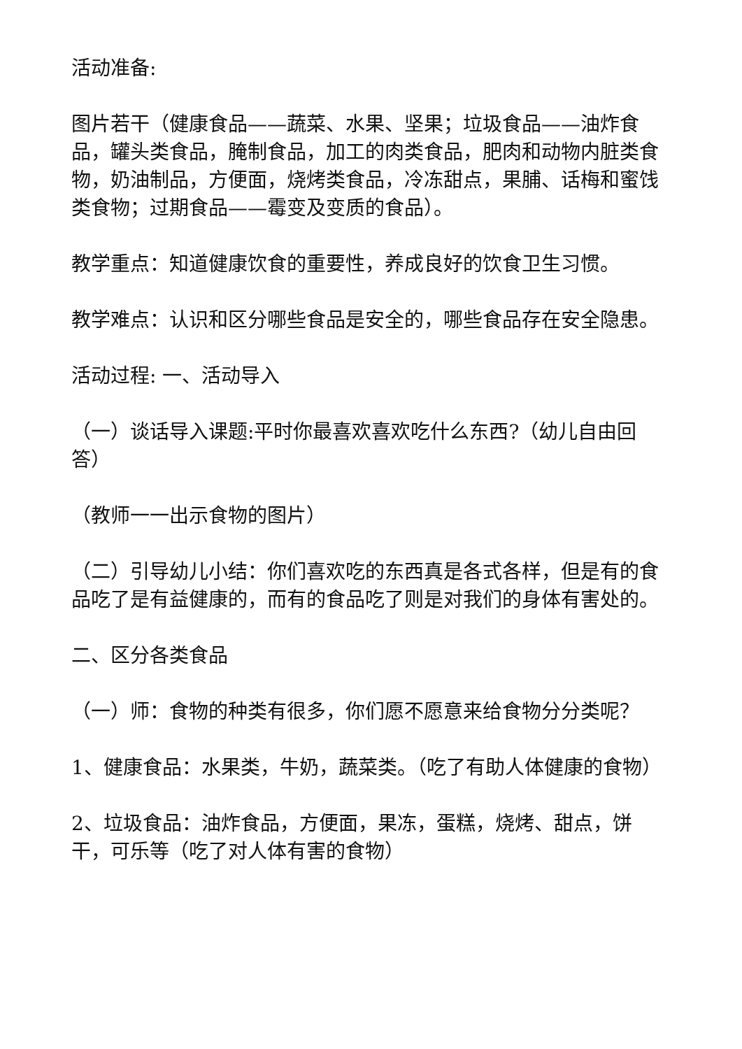活动准备:
图片若干（健康食品——蔬菜、水果、坚果；垃圾食品——油炸食品，罐头类食品，腌制食品，加工的肉类食品，肥肉和动物内脏类食物，奶油制品，方便面，烧烤类食品，冷冻甜点，果脯、话梅和蜜饯类食物；过期食品——霉变及变质的食品）。
教学重点：知道健康饮食的重要性，养成良好的饮食卫生习惯。
教学难点：认识和区分哪些食品是安全的，哪些食品存在安全隐患。
活动过程: 一、活动导入
（一）谈话导入课题:平时你最喜欢喜欢吃什么东西?（幼儿自由回答）
（教师一一出示食物的图片）
（二）引导幼儿小结：你们喜欢吃的东西真是各式各样，但是有的食品吃了是有益健康的，而有的食品吃了则是对我们的身体有害处的。
二、区分各类食品
（一）师：食物的种类有很多，你们愿不愿意来给食物分分类呢？
1、健康食品：水果类，牛奶，蔬菜类。（吃了有助人体健康的食物）
2、垃圾食品：油炸食品，方便面，果冻，蛋糕，烧烤、甜点，饼干，可乐等（吃了对人体有害的食物）